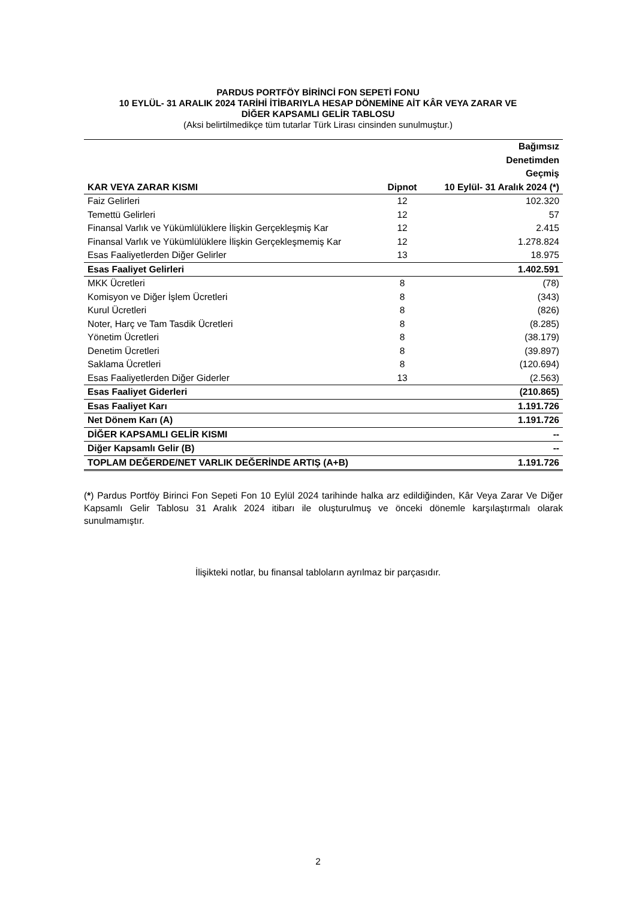PARDUS PORTFÖY BİRİNCİ FON SEPETİ FONU
10 EYLÜL- 31 ARALIK 2024 TARİHİ İTİBARIYLA HESAP DÖNEMİNE AİT KÂR VEYA ZARAR VE
DİĞER KAPSAMLI GELİR TABLOSU
(Aksi belirtilmedikçe tüm tutarlar Türk Lirası cinsinden sunulmuştur.)
| KAR VEYA ZARAR KISMI | Dipnot | Bağımsız Denetimden Geçmiş 10 Eylül- 31 Aralık 2024 (*) |
| --- | --- | --- |
| Faiz Gelirleri | 12 | 102.320 |
| Temettü Gelirleri | 12 | 57 |
| Finansal Varlık ve Yükümlülüklere İlişkin Gerçekleşmiş Kar | 12 | 2.415 |
| Finansal Varlık ve Yükümlülüklere İlişkin Gerçekleşmemiş Kar | 12 | 1.278.824 |
| Esas Faaliyetlerden Diğer Gelirler | 13 | 18.975 |
| Esas Faaliyet Gelirleri | | 1.402.591 |
| MKK Ücretleri | 8 | (78) |
| Komisyon ve Diğer İşlem Ücretleri | 8 | (343) |
| Kurul Ücretleri | 8 | (826) |
| Noter, Harç ve Tam Tasdik Ücretleri | 8 | (8.285) |
| Yönetim Ücretleri | 8 | (38.179) |
| Denetim Ücretleri | 8 | (39.897) |
| Saklama Ücretleri | 8 | (120.694) |
| Esas Faaliyetlerden Diğer Giderler | 13 | (2.563) |
| Esas Faaliyet Giderleri | | (210.865) |
| Esas Faaliyet Karı | | 1.191.726 |
| Net Dönem Karı (A) | | 1.191.726 |
| DİĞER KAPSAMLI GELİR KISMI | | -- |
| Diğer Kapsamlı Gelir (B) | | -- |
| TOPLAM DEĞERDE/NET VARLIK DEĞERİNDE ARTIŞ (A+B) | | 1.191.726 |
(*) Pardus Portföy Birinci Fon Sepeti Fon 10 Eylül 2024 tarihinde halka arz edildiğinden, Kâr Veya Zarar Ve Diğer Kapsamlı Gelir Tablosu 31 Aralık 2024 itibarı ile oluşturulmuş ve önceki dönemle karşılaştırmalı olarak sunulmamıştır.
İlişikteki notlar, bu finansal tabloların ayrılmaz bir parçasıdır.
2